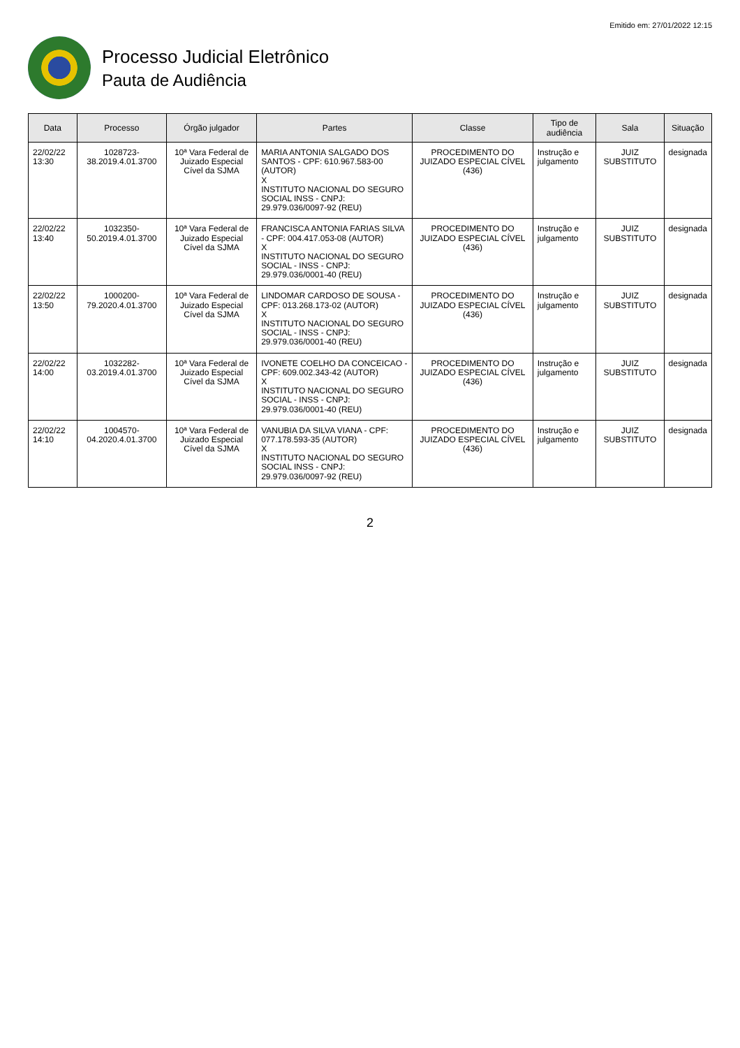Emitido em: 27/01/2022 12:15
Processo Judicial Eletrônico
Pauta de Audiência
| Data | Processo | Órgão julgador | Partes | Classe | Tipo de audiência | Sala | Situação |
| --- | --- | --- | --- | --- | --- | --- | --- |
| 22/02/22 13:30 | 1028723-38.2019.4.01.3700 | 10ª Vara Federal de Juizado Especial Cível da SJMA | MARIA ANTONIA SALGADO DOS SANTOS - CPF: 610.967.583-00 (AUTOR) X INSTITUTO NACIONAL DO SEGURO SOCIAL INSS - CNPJ: 29.979.036/0097-92 (REU) | PROCEDIMENTO DO JUIZADO ESPECIAL CÍVEL (436) | Instrução e julgamento | JUIZ SUBSTITUTO | designada |
| 22/02/22 13:40 | 1032350-50.2019.4.01.3700 | 10ª Vara Federal de Juizado Especial Cível da SJMA | FRANCISCA ANTONIA FARIAS SILVA - CPF: 004.417.053-08 (AUTOR) X INSTITUTO NACIONAL DO SEGURO SOCIAL - INSS - CNPJ: 29.979.036/0001-40 (REU) | PROCEDIMENTO DO JUIZADO ESPECIAL CÍVEL (436) | Instrução e julgamento | JUIZ SUBSTITUTO | designada |
| 22/02/22 13:50 | 1000200-79.2020.4.01.3700 | 10ª Vara Federal de Juizado Especial Cível da SJMA | LINDOMAR CARDOSO DE SOUSA - CPF: 013.268.173-02 (AUTOR) X INSTITUTO NACIONAL DO SEGURO SOCIAL - INSS - CNPJ: 29.979.036/0001-40 (REU) | PROCEDIMENTO DO JUIZADO ESPECIAL CÍVEL (436) | Instrução e julgamento | JUIZ SUBSTITUTO | designada |
| 22/02/22 14:00 | 1032282-03.2019.4.01.3700 | 10ª Vara Federal de Juizado Especial Cível da SJMA | IVONETE COELHO DA CONCEICAO - CPF: 609.002.343-42 (AUTOR) X INSTITUTO NACIONAL DO SEGURO SOCIAL - INSS - CNPJ: 29.979.036/0001-40 (REU) | PROCEDIMENTO DO JUIZADO ESPECIAL CÍVEL (436) | Instrução e julgamento | JUIZ SUBSTITUTO | designada |
| 22/02/22 14:10 | 1004570-04.2020.4.01.3700 | 10ª Vara Federal de Juizado Especial Cível da SJMA | VANUBIA DA SILVA VIANA - CPF: 077.178.593-35 (AUTOR) X INSTITUTO NACIONAL DO SEGURO SOCIAL INSS - CNPJ: 29.979.036/0097-92 (REU) | PROCEDIMENTO DO JUIZADO ESPECIAL CÍVEL (436) | Instrução e julgamento | JUIZ SUBSTITUTO | designada |
2